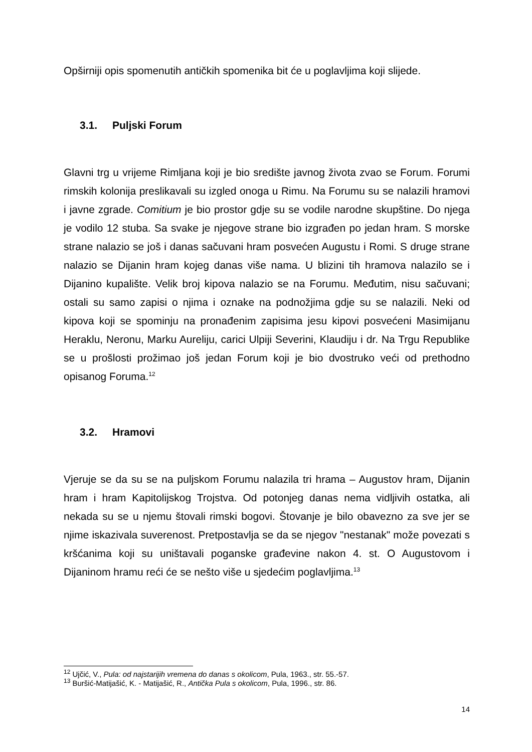Opširniji opis spomenutih antičkih spomenika bit će u poglavljima koji slijede.
3.1. Puljski Forum
Glavni trg u vrijeme Rimljana koji je bio središte javnog života zvao se Forum. Forumi rimskih kolonija preslikavali su izgled onoga u Rimu. Na Forumu su se nalazili hramovi i javne zgrade. Comitium je bio prostor gdje su se vodile narodne skupštine. Do njega je vodilo 12 stuba. Sa svake je njegove strane bio izgrađen po jedan hram. S morske strane nalazio se još i danas sačuvani hram posvećen Augustu i Romi. S druge strane nalazio se Dijanin hram kojeg danas više nama. U blizini tih hramova nalazilo se i Dijanino kupalište. Velik broj kipova nalazio se na Forumu. Međutim, nisu sačuvani; ostali su samo zapisi o njima i oznake na podnožjima gdje su se nalazili. Neki od kipova koji se spominju na pronađenim zapisima jesu kipovi posvećeni Masimijanu Heraklu, Neronu, Marku Aureliju, carici Ulpiji Severini, Klaudiju i dr. Na Trgu Republike se u prošlosti prožimao još jedan Forum koji je bio dvostruko veći od prethodno opisanog Foruma.<sup>12</sup>
3.2. Hramovi
Vjeruje se da su se na puljskom Forumu nalazila tri hrama – Augustov hram, Dijanin hram i hram Kapitolijskog Trojstva. Od potonjeg danas nema vidljivih ostatka, ali nekada su se u njemu štovali rimski bogovi. Štovanje je bilo obavezno za sve jer se njime iskazivala suverenost. Pretpostavlja se da se njegov "nestanak" može povezati s kršćanima koji su uništavali poganske građevine nakon 4. st. O Augustovom i Dijaninom hramu reći će se nešto više u sjedećim poglavljima.<sup>13</sup>
<sup>12</sup> Ujčić, V., Pula: od najstarijih vremena do danas s okolicom, Pula, 1963., str. 55.-57.
<sup>13</sup> Buršić-Matijašić, K. - Matijašić, R., Antička Pula s okolicom, Pula, 1996., str. 86.
14